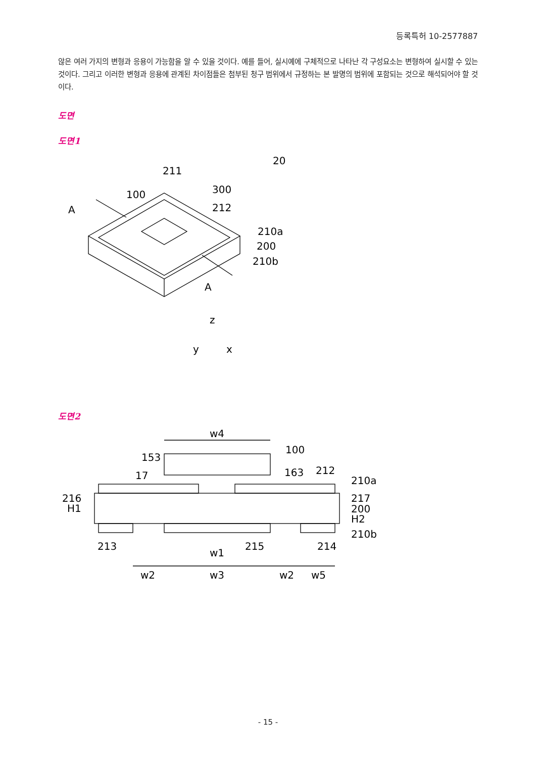등록특허 10-2577887
않은 여러 가지의 변형과 응용이 가능함을 알 수 있을 것이다. 예를 들어, 실시예에 구체적으로 나타난 각 구성요소는 변형하여 실시할 수 있는 것이다. 그리고 이러한 변형과 응용에 관계된 차이점들은 첨부된 청구 범위에서 규정하는 본 발명의 범위에 포함되는 것으로 해석되어야 할 것이다.
도면
도면1
A
100
211
300
212
20
210a
200
210b
A
z
y
x
도면2
w4
153
17
100
163
212
210a
216
H1
217
200
H2
210b
213
215
214
w1
w2
w3
w2
w5
- 15 -